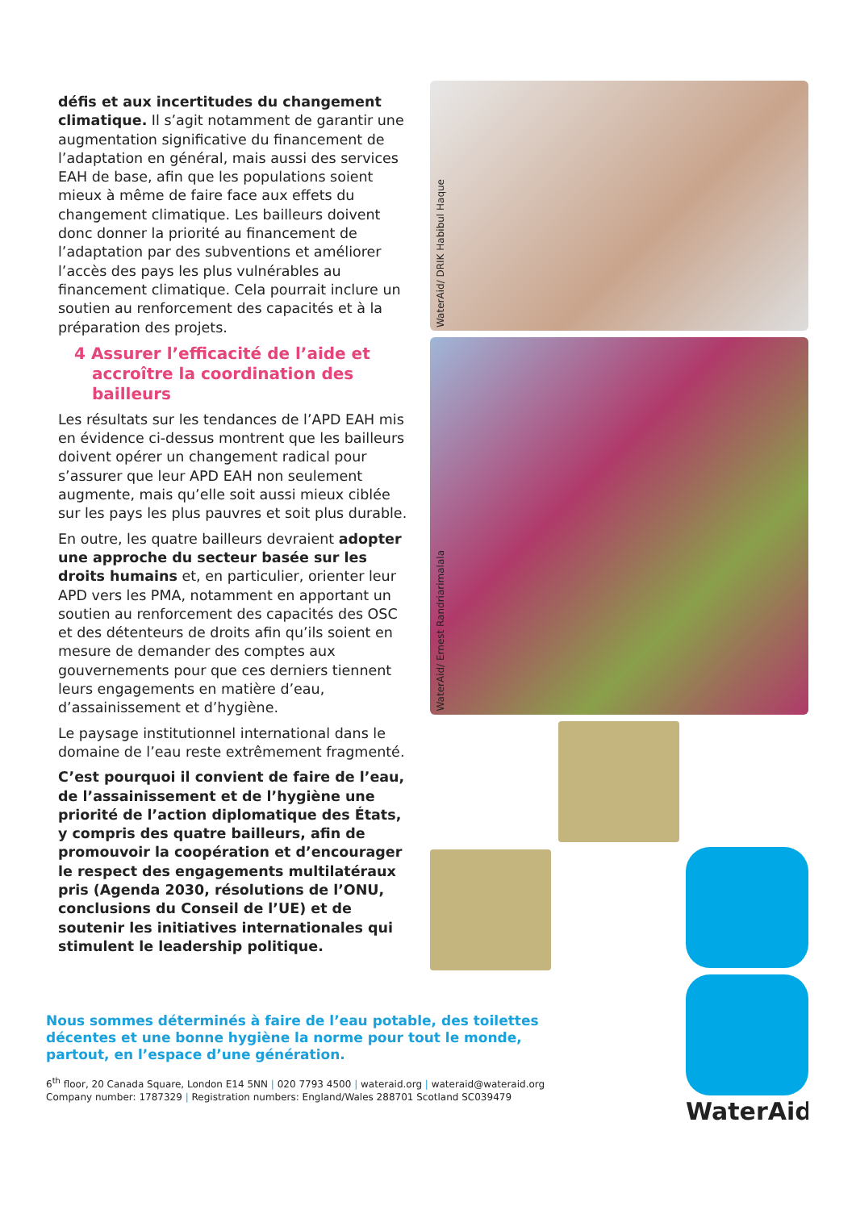défis et aux incertitudes du changement climatique. Il s’agit notamment de garantir une augmentation significative du financement de l’adaptation en général, mais aussi des services EAH de base, afin que les populations soient mieux à même de faire face aux effets du changement climatique. Les bailleurs doivent donc donner la priorité au financement de l’adaptation par des subventions et améliorer l’accès des pays les plus vulnérables au financement climatique. Cela pourrait inclure un soutien au renforcement des capacités et à la préparation des projets.
4 Assurer l’efficacité de l’aide et accroître la coordination des bailleurs
Les résultats sur les tendances de l’APD EAH mis en évidence ci-dessus montrent que les bailleurs doivent opérer un changement radical pour s’assurer que leur APD EAH non seulement augmente, mais qu’elle soit aussi mieux ciblée sur les pays les plus pauvres et soit plus durable.
En outre, les quatre bailleurs devraient adopter une approche du secteur basée sur les droits humains et, en particulier, orienter leur APD vers les PMA, notamment en apportant un soutien au renforcement des capacités des OSC et des détenteurs de droits afin qu’ils soient en mesure de demander des comptes aux gouvernements pour que ces derniers tiennent leurs engagements en matière d’eau, d’assainissement et d’hygiène.
Le paysage institutionnel international dans le domaine de l’eau reste extrêmement fragmenté.
C’est pourquoi il convient de faire de l’eau, de l’assainissement et de l’hygiène une priorité de l’action diplomatique des États, y compris des quatre bailleurs, afin de promouvoir la coopération et d’encourager le respect des engagements multilatéraux pris (Agenda 2030, résolutions de l’ONU, conclusions du Conseil de l’UE) et de soutenir les initiatives internationales qui stimulent le leadership politique.
WaterAid/ DRIK Habibul Haque
WaterAid/ Ernest Randriarimalala
WaterAid
Nous sommes déterminés à faire de l’eau potable, des toilettes décentes et une bonne hygiène la norme pour tout le monde, partout, en l’espace d’une génération.
6<sup>th</sup> floor, 20 Canada Square, London E14 5NN | 020 7793 4500 | wateraid.org | wateraid@wateraid.org
Company number: 1787329 | Registration numbers: England/Wales 288701 Scotland SC039479